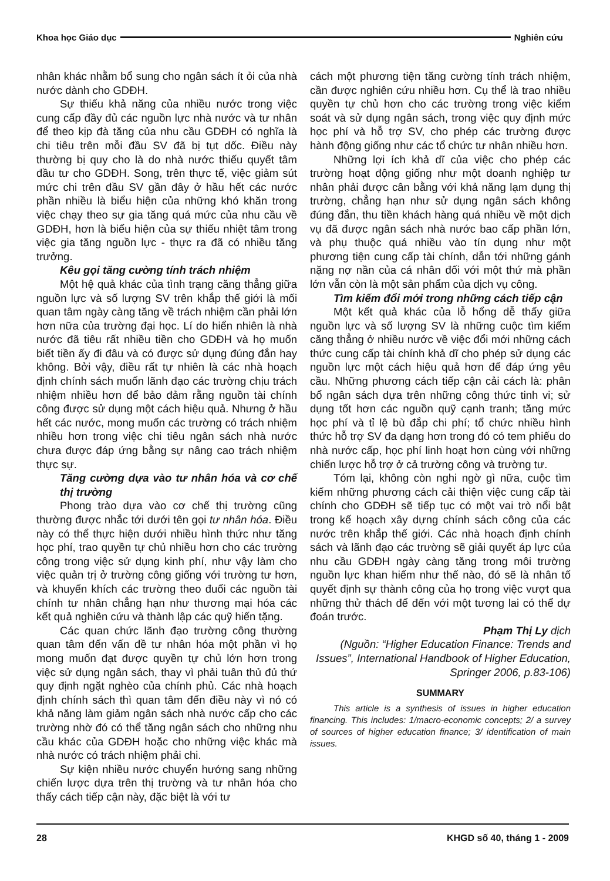Khoa học Giáo dục Nghiên cứu
nhân khác nhằm bổ sung cho ngân sách ít ỏi của nhà nước dành cho GDĐH.
Sự thiếu khả năng của nhiều nước trong việc cung cấp đầy đủ các nguồn lực nhà nước và tư nhân để theo kịp đà tăng của nhu cầu GDĐH có nghĩa là chi tiêu trên mỗi đầu SV đã bị tụt dốc. Điều này thường bị quy cho là do nhà nước thiếu quyết tâm đầu tư cho GDĐH. Song, trên thực tế, việc giảm sút mức chi trên đầu SV gần đây ở hầu hết các nước phần nhiều là biểu hiện của những khó khăn trong việc chạy theo sự gia tăng quá mức của nhu cầu về GDĐH, hơn là biểu hiện của sự thiếu nhiệt tâm trong việc gia tăng nguồn lực - thực ra đã có nhiều tăng trưởng.
Kêu gọi tăng cường tính trách nhiệm
Một hệ quả khác của tình trạng căng thẳng giữa nguồn lực và số lượng SV trên khắp thế giới là mối quan tâm ngày càng tăng về trách nhiệm cần phải lớn hơn nữa của trường đại học. Lí do hiển nhiên là nhà nước đã tiêu rất nhiều tiền cho GDĐH và họ muốn biết tiền ấy đi đâu và có được sử dụng đúng đắn hay không. Bởi vậy, điều rất tự nhiên là các nhà hoạch định chính sách muốn lãnh đạo các trường chịu trách nhiệm nhiều hơn để bảo đảm rằng nguồn tài chính công được sử dụng một cách hiệu quả. Nhưng ở hầu hết các nước, mong muốn các trường có trách nhiệm nhiều hơn trong việc chi tiêu ngân sách nhà nước chưa được đáp ứng bằng sự nâng cao trách nhiệm thực sự.
Tăng cường dựa vào tư nhân hóa và cơ chế thị trường
Phong trào dựa vào cơ chế thị trường cũng thường được nhắc tới dưới tên gọi tư nhân hóa. Điều này có thể thực hiện dưới nhiều hình thức như tăng học phí, trao quyền tự chủ nhiều hơn cho các trường công trong việc sử dụng kinh phí, như vậy làm cho việc quản trị ở trường công giống với trường tư hơn, và khuyến khích các trường theo đuổi các nguồn tài chính tư nhân chẳng hạn như thương mại hóa các kết quả nghiên cứu và thành lập các quỹ hiến tặng.
Các quan chức lãnh đạo trường công thường quan tâm đến vấn đề tư nhân hóa một phần vì họ mong muốn đạt được quyền tự chủ lớn hơn trong việc sử dụng ngân sách, thay vì phải tuân thủ đủ thứ quy định ngặt nghèo của chính phủ. Các nhà hoạch định chính sách thì quan tâm đến điều này vì nó có khả năng làm giảm ngân sách nhà nước cấp cho các trường nhờ đó có thể tăng ngân sách cho những nhu cầu khác của GDĐH hoặc cho những việc khác mà nhà nước có trách nhiệm phải chi.
Sự kiện nhiều nước chuyển hướng sang những chiến lược dựa trên thị trường và tư nhân hóa cho thấy cách tiếp cận này, đặc biệt là với tư
cách một phương tiện tăng cường tính trách nhiệm, cần được nghiên cứu nhiều hơn. Cụ thể là trao nhiều quyền tự chủ hơn cho các trường trong việc kiểm soát và sử dụng ngân sách, trong việc quy định mức học phí và hỗ trợ SV, cho phép các trường được hành động giống như các tổ chức tư nhân nhiều hơn.
Những lợi ích khả dĩ của việc cho phép các trường hoạt động giống như một doanh nghiệp tư nhân phải được cân bằng với khả năng lạm dụng thị trường, chẳng hạn như sử dụng ngân sách không đúng đắn, thu tiền khách hàng quá nhiều về một dịch vụ đã được ngân sách nhà nước bao cấp phần lớn, và phụ thuộc quá nhiều vào tín dụng như một phương tiện cung cấp tài chính, dẫn tới những gánh nặng nợ nần của cá nhân đối với một thứ mà phần lớn vẫn còn là một sản phẩm của dịch vụ công.
Tìm kiếm đổi mới trong những cách tiếp cận
Một kết quả khác của lỗ hổng dễ thấy giữa nguồn lực và số lượng SV là những cuộc tìm kiếm căng thẳng ở nhiều nước về việc đổi mới những cách thức cung cấp tài chính khả dĩ cho phép sử dụng các nguồn lực một cách hiệu quả hơn để đáp ứng yêu cầu. Những phương cách tiếp cận cải cách là: phân bổ ngân sách dựa trên những công thức tinh vi; sử dụng tốt hơn các nguồn quỹ cạnh tranh; tăng mức học phí và tỉ lệ bù đắp chi phí; tổ chức nhiều hình thức hỗ trợ SV đa dạng hơn trong đó có tem phiếu do nhà nước cấp, học phí linh hoạt hơn cùng với những chiến lược hỗ trợ ở cả trường công và trường tư.
Tóm lại, không còn nghi ngờ gì nữa, cuộc tìm kiếm những phương cách cải thiện việc cung cấp tài chính cho GDĐH sẽ tiếp tục có một vai trò nổi bật trong kế hoạch xây dựng chính sách công của các nước trên khắp thế giới. Các nhà hoạch định chính sách và lãnh đạo các trường sẽ giải quyết áp lực của nhu cầu GDĐH ngày càng tăng trong môi trường nguồn lực khan hiếm như thế nào, đó sẽ là nhân tố quyết định sự thành công của họ trong việc vượt qua những thử thách để đến với một tương lai có thể dự đoán trước.
Phạm Thị Ly dịch
(Nguồn: “Higher Education Finance: Trends and Issues”, International Handbook of Higher Education, Springer 2006, p.83-106)
SUMMARY
This article is a synthesis of issues in higher education financing. This includes: 1/macro-economic concepts; 2/ a survey of sources of higher education finance; 3/ identification of main issues.
28 KHGD số 40, tháng 1 - 2009